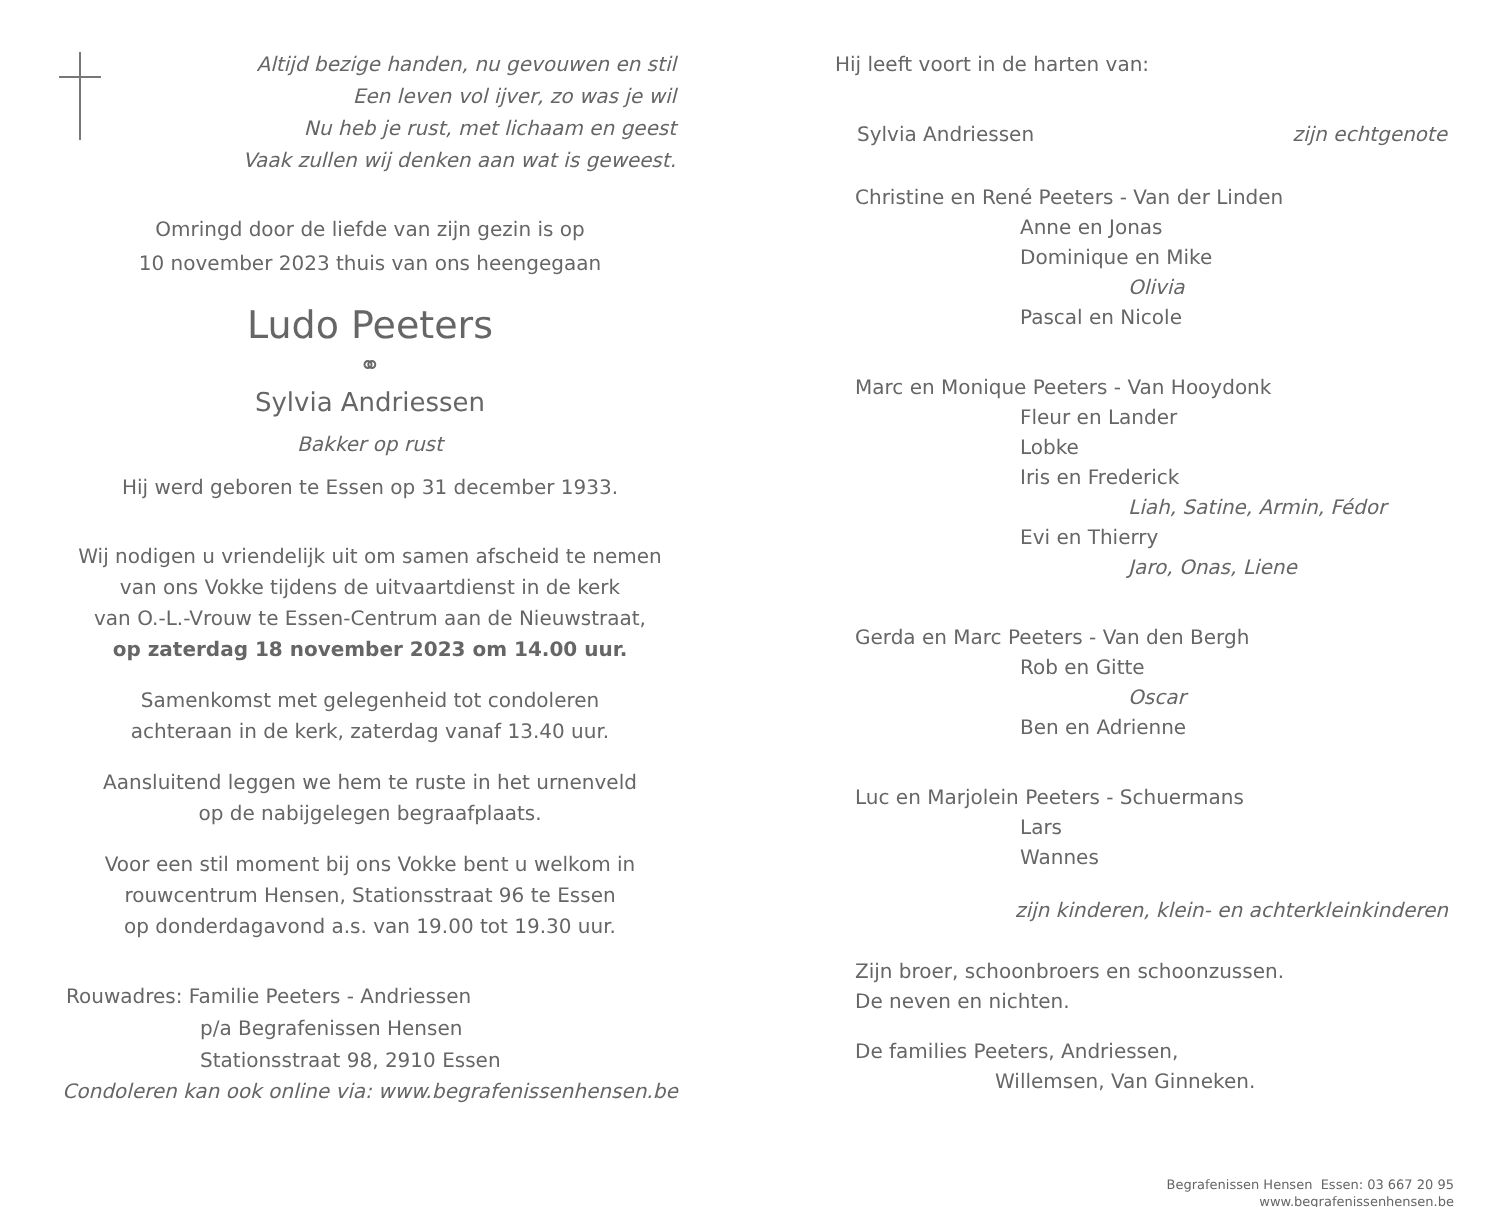Altijd bezige handen, nu gevouwen en stil
Een leven vol ijver, zo was je wil
Nu heb je rust, met lichaam en geest
Vaak zullen wij denken aan wat is geweest.
Omringd door de liefde van zijn gezin is op
10 november 2023 thuis van ons heengegaan
Ludo Peeters
⚭
Sylvia Andriessen
Bakker op rust
Hij werd geboren te Essen op 31 december 1933.
Wij nodigen u vriendelijk uit om samen afscheid te nemen
van ons Vokke tijdens de uitvaartdienst in de kerk
van O.-L.-Vrouw te Essen-Centrum aan de Nieuwstraat,
op zaterdag 18 november 2023 om 14.00 uur.
Samenkomst met gelegenheid tot condoleren
achteraan in de kerk, zaterdag vanaf 13.40 uur.
Aansluitend leggen we hem te ruste in het urnenveld
op de nabijgelegen begraafplaats.
Voor een stil moment bij ons Vokke bent u welkom in
rouwcentrum Hensen, Stationsstraat 96 te Essen
op donderdagavond a.s. van 19.00 tot 19.30 uur.
Rouwadres: Familie Peeters - Andriessen
p/a Begrafenissen Hensen
Stationsstraat 98, 2910 Essen
Condoleren kan ook online via: www.begrafenissenhensen.be
Hij leeft voort in de harten van:
Sylvia Andriessen zijn echtgenote
Christine en René Peeters - Van der Linden
Anne en Jonas
Dominique en Mike
Olivia
Pascal en Nicole
Marc en Monique Peeters - Van Hooydonk
Fleur en Lander
Lobke
Iris en Frederick
Liah, Satine, Armin, Fédor
Evi en Thierry
Jaro, Onas, Liene
Gerda en Marc Peeters - Van den Bergh
Rob en Gitte
Oscar
Ben en Adrienne
Luc en Marjolein Peeters - Schuermans
Lars
Wannes
zijn kinderen, klein- en achterkleinkinderen
Zijn broer, schoonbroers en schoonzussen.
De neven en nichten.
De families Peeters, Andriessen,
Willemsen, Van Ginneken.
Begrafenissen Hensen Essen: 03 667 20 95
www.begrafenissenhensen.be